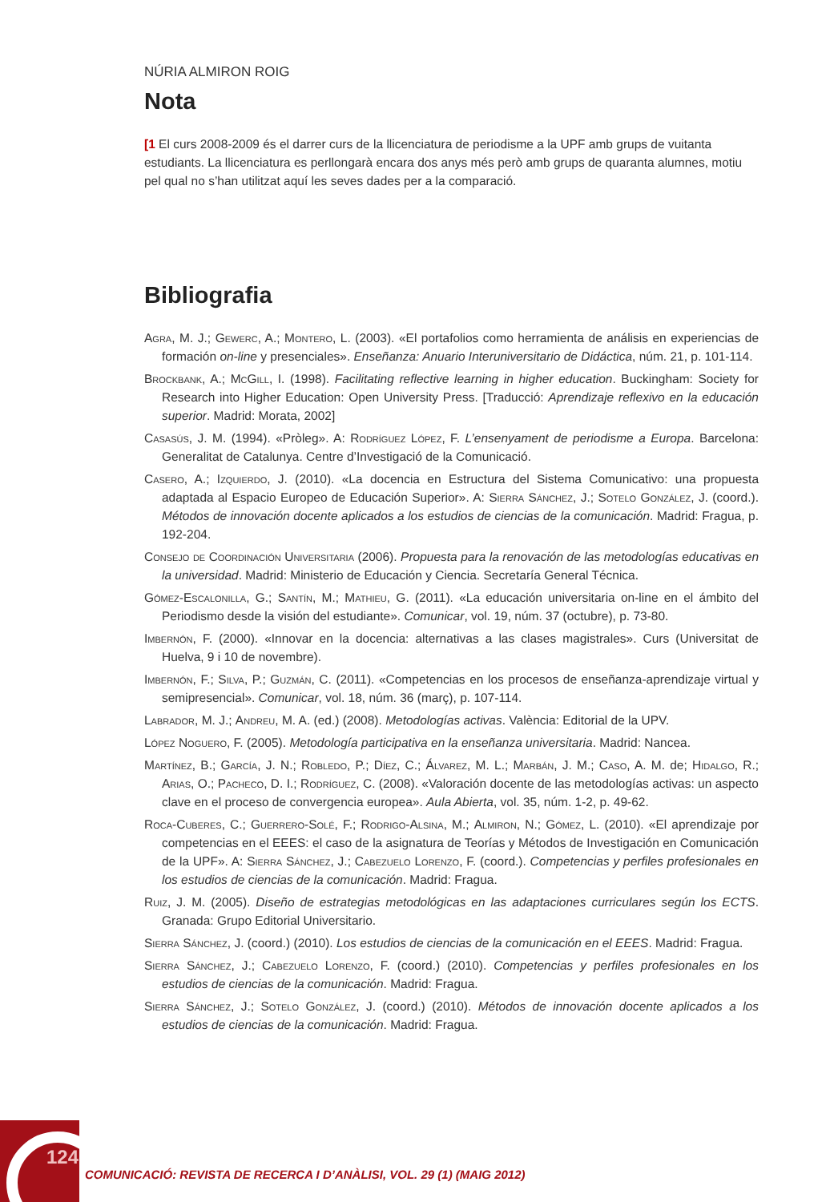NÚRIA ALMIRON ROIG
Nota
[1 El curs 2008-2009 és el darrer curs de la llicenciatura de periodisme a la UPF amb grups de vuitanta estudiants. La llicenciatura es perllongarà encara dos anys més però amb grups de quaranta alumnes, motiu pel qual no s’han utilitzat aquí les seves dades per a la comparació.
Bibliografia
Agra, M. J.; Gewerc, A.; Montero, L. (2003). «El portafolios como herramienta de análisis en experiencias de formación on-line y presenciales». Enseñanza: Anuario Interuniversitario de Didáctica, núm. 21, p. 101-114.
Brockbank, A.; McGill, I. (1998). Facilitating reflective learning in higher education. Buckingham: Society for Research into Higher Education: Open University Press. [Traducció: Aprendizaje reflexivo en la educación superior. Madrid: Morata, 2002]
Casasús, J. M. (1994). «Pròleg». A: Rodríguez López, F. L’ensenyament de periodisme a Europa. Barcelona: Generalitat de Catalunya. Centre d’Investigació de la Comunicació.
Casero, A.; Izquierdo, J. (2010). «La docencia en Estructura del Sistema Comunicativo: una propuesta adaptada al Espacio Europeo de Educación Superior». A: Sierra Sánchez, J.; Sotelo González, J. (coord.). Métodos de innovación docente aplicados a los estudios de ciencias de la comunicación. Madrid: Fragua, p. 192-204.
Consejo de Coordinación Universitaria (2006). Propuesta para la renovación de las metodologías educativas en la universidad. Madrid: Ministerio de Educación y Ciencia. Secretaría General Técnica.
Gómez-Escalonilla, G.; Santín, M.; Mathieu, G. (2011). «La educación universitaria on-line en el ámbito del Periodismo desde la visión del estudiante». Comunicar, vol. 19, núm. 37 (octubre), p. 73-80.
Imbernón, F. (2000). «Innovar en la docencia: alternativas a las clases magistrales». Curs (Universitat de Huelva, 9 i 10 de novembre).
Imbernón, F.; Silva, P.; Guzmán, C. (2011). «Competencias en los procesos de enseñanza-aprendizaje virtual y semipresencial». Comunicar, vol. 18, núm. 36 (març), p. 107-114.
Labrador, M. J.; Andreu, M. A. (ed.) (2008). Metodologías activas. València: Editorial de la UPV.
López Noguero, F. (2005). Metodología participativa en la enseñanza universitaria. Madrid: Nancea.
Martínez, B.; García, J. N.; Robledo, P.; Díez, C.; Álvarez, M. L.; Marbán, J. M.; Caso, A. M. de; Hidalgo, R.; Arias, O.; Pacheco, D. I.; Rodríguez, C. (2008). «Valoración docente de las metodologías activas: un aspecto clave en el proceso de convergencia europea». Aula Abierta, vol. 35, núm. 1-2, p. 49-62.
Roca-Cuberes, C.; Guerrero-Solé, F.; Rodrigo-Alsina, M.; Almiron, N.; Gómez, L. (2010). «El aprendizaje por competencias en el EEES: el caso de la asignatura de Teorías y Métodos de Investigación en Comunicación de la UPF». A: Sierra Sánchez, J.; Cabezuelo Lorenzo, F. (coord.). Competencias y perfiles profesionales en los estudios de ciencias de la comunicación. Madrid: Fragua.
Ruiz, J. M. (2005). Diseño de estrategias metodológicas en las adaptaciones curriculares según los ECTS. Granada: Grupo Editorial Universitario.
Sierra Sánchez, J. (coord.) (2010). Los estudios de ciencias de la comunicación en el EEES. Madrid: Fragua.
Sierra Sánchez, J.; Cabezuelo Lorenzo, F. (coord.) (2010). Competencias y perfiles profesionales en los estudios de ciencias de la comunicación. Madrid: Fragua.
Sierra Sánchez, J.; Sotelo González, J. (coord.) (2010). Métodos de innovación docente aplicados a los estudios de ciencias de la comunicación. Madrid: Fragua.
124
COMUNICACIÓ: REVISTA DE RECERCA I D’ANÀLISI, VOL. 29 (1) (MAIG 2012)